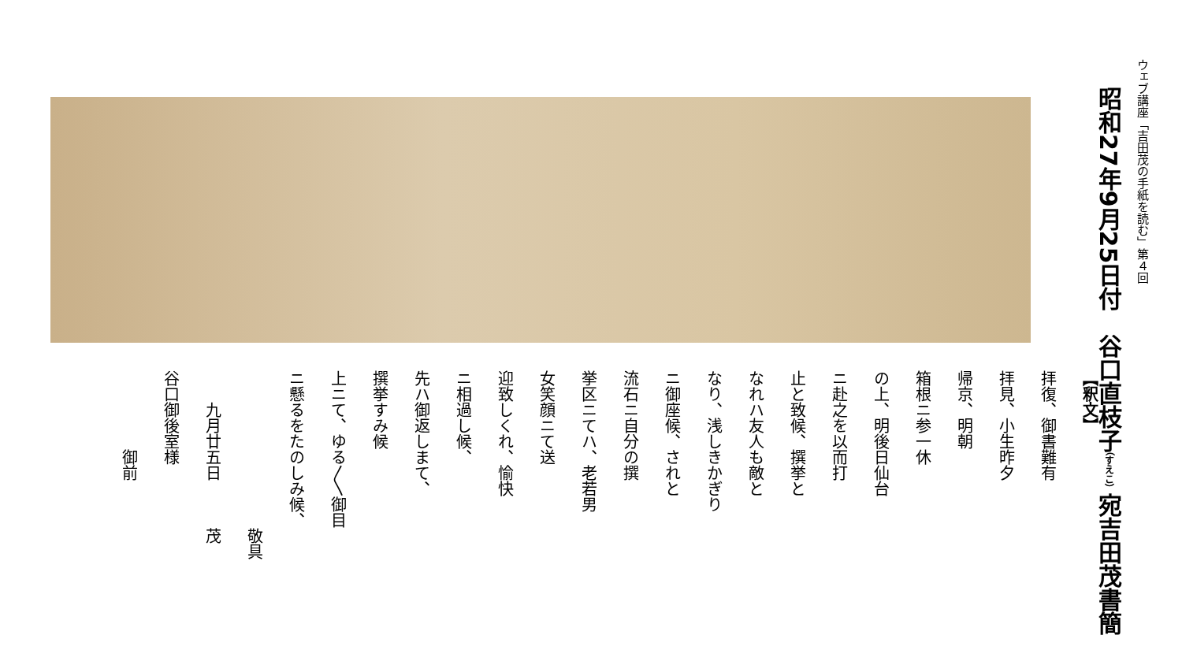ウェブ講座「吉田茂の手紙を読む」第４回
昭和27年9月25日付　谷口直枝子（すえこ）宛吉田茂書簡
【釈文】
拝復、御書難有
拝見、小生昨夕
帰京、明朝
箱根ニ参一休
の上、明後日仙台
ニ赴之を以而打
止と致候、撰挙と
なれハ友人も敵と
なり、浅しきかぎり
ニ御座候、されと
流石ニ自分の撰
挙区ニてハ、老若男
女笑顔ニて送
迎致しくれ、愉快
ニ相過し候、
先ハ御返しまて、
撰挙すみ候
上ニて、ゆる〳〵御目
ニ懸るをたのしみ候、
敬具
九月廿五日　　　茂
谷口御後室様
御前